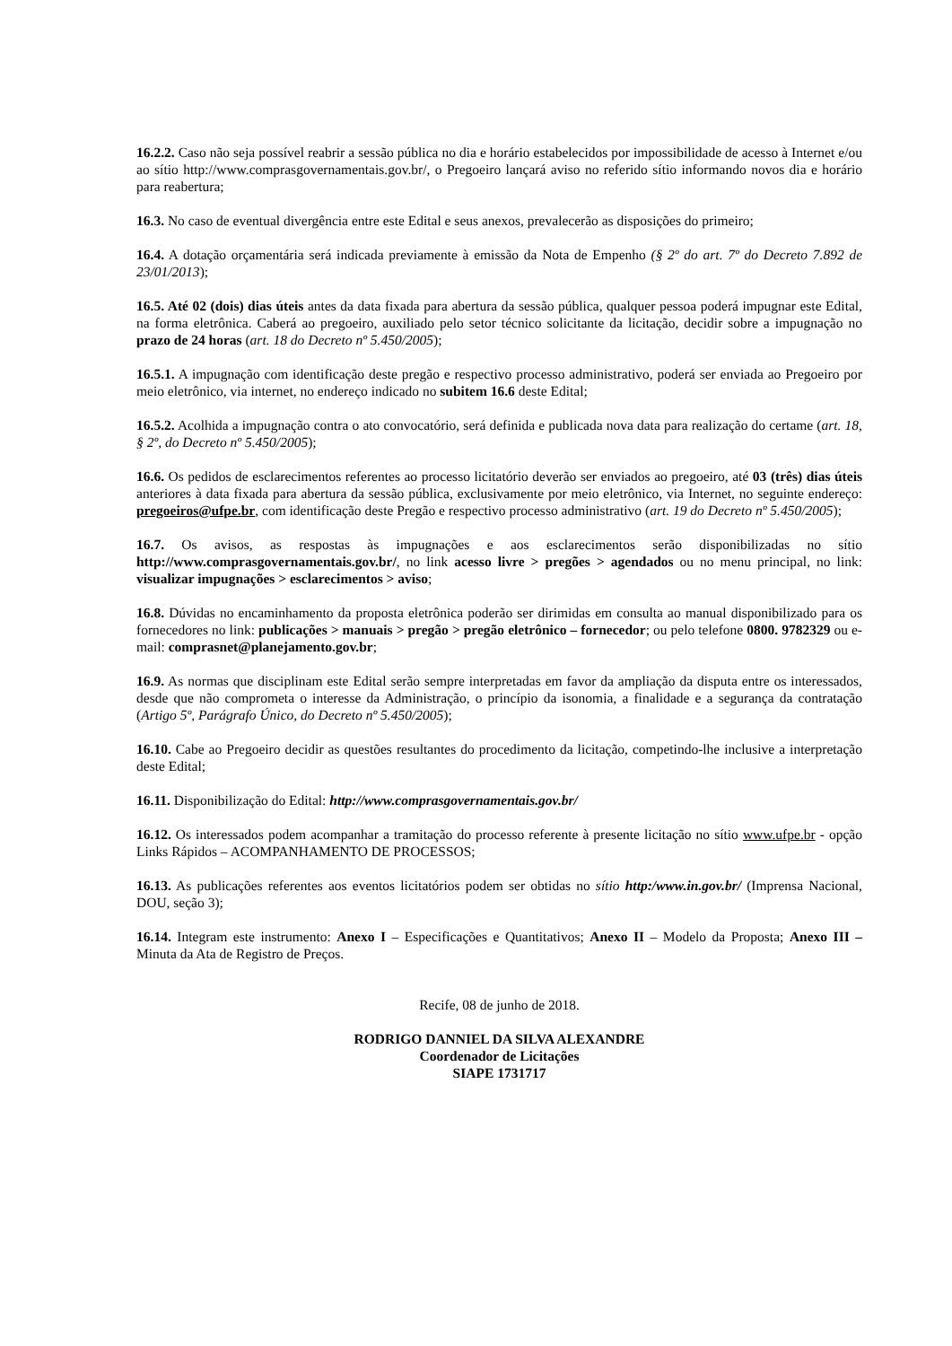16.2.2. Caso não seja possível reabrir a sessão pública no dia e horário estabelecidos por impossibilidade de acesso à Internet e/ou ao sítio http://www.comprasgovernamentais.gov.br/, o Pregoeiro lançará aviso no referido sítio informando novos dia e horário para reabertura;
16.3. No caso de eventual divergência entre este Edital e seus anexos, prevalecerão as disposições do primeiro;
16.4. A dotação orçamentária será indicada previamente à emissão da Nota de Empenho (§ 2º do art. 7º do Decreto 7.892 de 23/01/2013);
16.5. Até 02 (dois) dias úteis antes da data fixada para abertura da sessão pública, qualquer pessoa poderá impugnar este Edital, na forma eletrônica. Caberá ao pregoeiro, auxiliado pelo setor técnico solicitante da licitação, decidir sobre a impugnação no prazo de 24 horas (art. 18 do Decreto nº 5.450/2005);
16.5.1. A impugnação com identificação deste pregão e respectivo processo administrativo, poderá ser enviada ao Pregoeiro por meio eletrônico, via internet, no endereço indicado no subitem 16.6 deste Edital;
16.5.2. Acolhida a impugnação contra o ato convocatório, será definida e publicada nova data para realização do certame (art. 18, § 2º, do Decreto nº 5.450/2005);
16.6. Os pedidos de esclarecimentos referentes ao processo licitatório deverão ser enviados ao pregoeiro, até 03 (três) dias úteis anteriores à data fixada para abertura da sessão pública, exclusivamente por meio eletrônico, via Internet, no seguinte endereço: pregoeiros@ufpe.br, com identificação deste Pregão e respectivo processo administrativo (art. 19 do Decreto nº 5.450/2005);
16.7. Os avisos, as respostas às impugnações e aos esclarecimentos serão disponibilizadas no sítio http://www.comprasgovernamentais.gov.br/, no link acesso livre > pregões > agendados ou no menu principal, no link: visualizar impugnações > esclarecimentos > aviso;
16.8. Dúvidas no encaminhamento da proposta eletrônica poderão ser dirimidas em consulta ao manual disponibilizado para os fornecedores no link: publicações > manuais > pregão > pregão eletrônico – fornecedor; ou pelo telefone 0800. 9782329 ou e-mail: comprasnet@planejamento.gov.br;
16.9. As normas que disciplinam este Edital serão sempre interpretadas em favor da ampliação da disputa entre os interessados, desde que não comprometa o interesse da Administração, o princípio da isonomia, a finalidade e a segurança da contratação (Artigo 5º, Parágrafo Único, do Decreto nº 5.450/2005);
16.10. Cabe ao Pregoeiro decidir as questões resultantes do procedimento da licitação, competindo-lhe inclusive a interpretação deste Edital;
16.11. Disponibilização do Edital: http://www.comprasgovernamentais.gov.br/
16.12. Os interessados podem acompanhar a tramitação do processo referente à presente licitação no sítio www.ufpe.br - opção Links Rápidos – ACOMPANHAMENTO DE PROCESSOS;
16.13. As publicações referentes aos eventos licitatórios podem ser obtidas no sítio http:/www.in.gov.br/ (Imprensa Nacional, DOU, seção 3);
16.14. Integram este instrumento: Anexo I – Especificações e Quantitativos; Anexo II – Modelo da Proposta; Anexo III – Minuta da Ata de Registro de Preços.
Recife, 08 de junho de 2018.
RODRIGO DANNIEL DA SILVA ALEXANDRE
Coordenador de Licitações
SIAPE 1731717